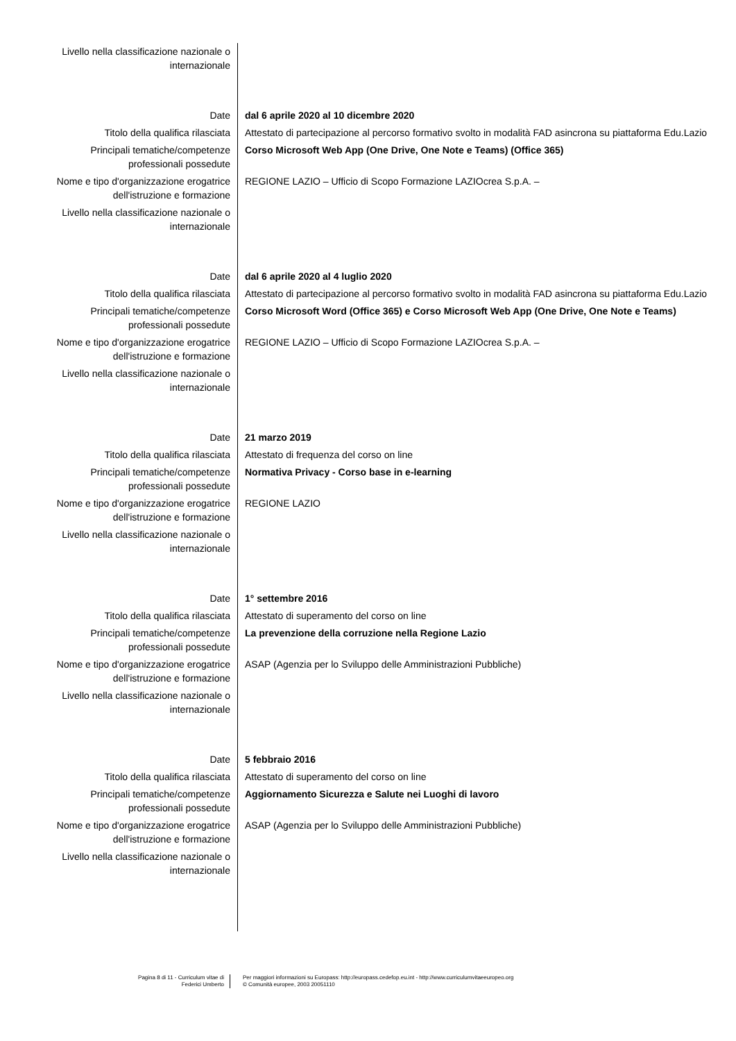| Livello nella classificazione nazionale o internazionale | |
| Date | dal 6 aprile 2020 al 10 dicembre 2020 |
| Titolo della qualifica rilasciata | Attestato di partecipazione al percorso formativo svolto in modalità FAD asincrona su piattaforma Edu.Lazio |
| Principali tematiche/competenze professionali possedute | Corso Microsoft Web App (One Drive, One Note e Teams) (Office 365) |
| Nome e tipo d'organizzazione erogatrice dell'istruzione e formazione | REGIONE LAZIO – Ufficio di Scopo Formazione LAZIOcrea S.p.A. – |
| Livello nella classificazione nazionale o internazionale | |
| Date | dal 6 aprile 2020 al 4 luglio 2020 |
| Titolo della qualifica rilasciata | Attestato di partecipazione al percorso formativo svolto in modalità FAD asincrona su piattaforma Edu.Lazio |
| Principali tematiche/competenze professionali possedute | Corso Microsoft Word (Office 365) e Corso Microsoft Web App (One Drive, One Note e Teams) |
| Nome e tipo d'organizzazione erogatrice dell'istruzione e formazione | REGIONE LAZIO – Ufficio di Scopo Formazione LAZIOcrea S.p.A. – |
| Livello nella classificazione nazionale o internazionale | |
| Date | 21 marzo 2019 |
| Titolo della qualifica rilasciata | Attestato di frequenza del corso on line |
| Principali tematiche/competenze professionali possedute | Normativa Privacy - Corso base in e-learning |
| Nome e tipo d'organizzazione erogatrice dell'istruzione e formazione | REGIONE LAZIO |
| Livello nella classificazione nazionale o internazionale | |
| Date | 1° settembre 2016 |
| Titolo della qualifica rilasciata | Attestato di superamento del corso on line |
| Principali tematiche/competenze professionali possedute | La prevenzione della corruzione nella Regione Lazio |
| Nome e tipo d'organizzazione erogatrice dell'istruzione e formazione | ASAP (Agenzia per lo Sviluppo delle Amministrazioni Pubbliche) |
| Livello nella classificazione nazionale o internazionale | |
| Date | 5 febbraio 2016 |
| Titolo della qualifica rilasciata | Attestato di superamento del corso on line |
| Principali tematiche/competenze professionali possedute | Aggiornamento Sicurezza e Salute nei Luoghi di lavoro |
| Nome e tipo d'organizzazione erogatrice dell'istruzione e formazione | ASAP (Agenzia per lo Sviluppo delle Amministrazioni Pubbliche) |
| Livello nella classificazione nazionale o internazionale | |
Pagina 8 di 11 - Curriculum vitae di
Federici Umberto
Per maggiori informazioni su Europass: http://europass.cedefop.eu.int - http://www.curriculumvitaeeuropeo.org
© Comunità europee, 2003 20051110